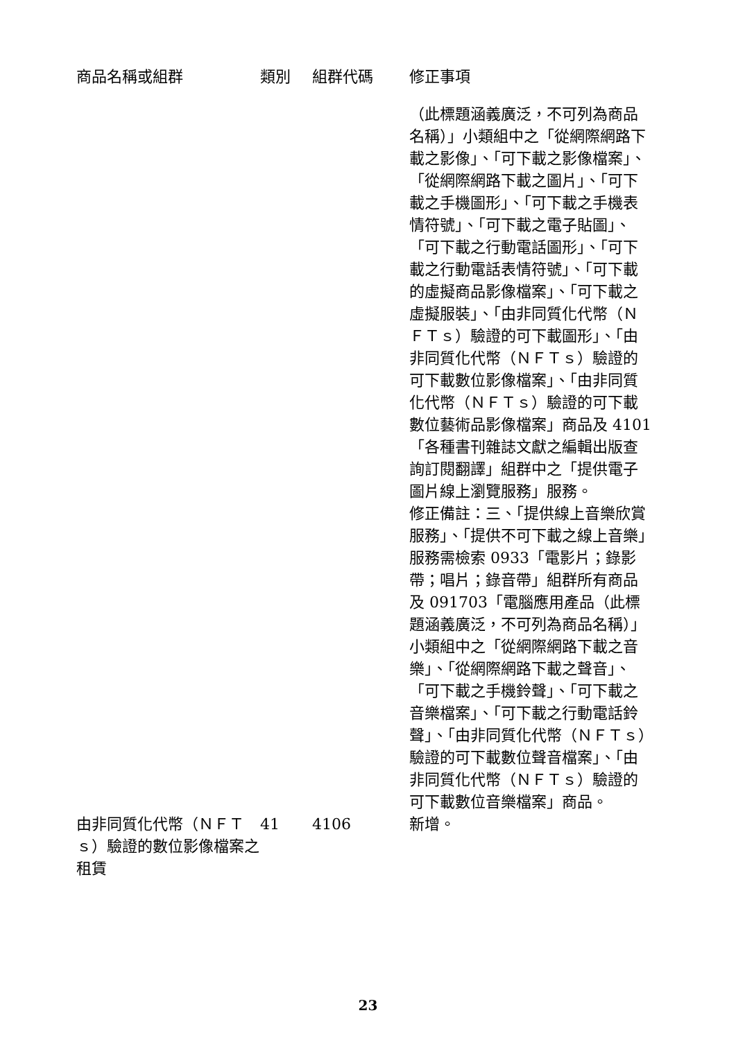| 商品名稱或組群 | 類別 | 組群代碼 | 修正事項 |
| --- | --- | --- | --- |
| | | | （此標題涵義廣泛，不可列為商品名稱）」小類組中之「從網際網路下載之影像」、「可下載之影像檔案」、「從網際網路下載之圖片」、「可下載之手機圖形」、「可下載之手機表情符號」、「可下載之電子貼圖」、「可下載之行動電話圖形」、「可下載之行動電話表情符號」、「可下載的虛擬商品影像檔案」、「可下載之虛擬服裝」、「由非同質化代幣（ＮＦＴｓ）驗證的可下載圖形」、「由非同質化代幣（ＮＦＴｓ）驗證的可下載數位影像檔案」、「由非同質化代幣（ＮＦＴｓ）驗證的可下載數位藝術品影像檔案」商品及 4101「各種書刊雜誌文獻之編輯出版查詢訂閱翻譯」組群中之「提供電子圖片線上瀏覽服務」服務。 修正備註：三、「提供線上音樂欣賞服務」、「提供不可下載之線上音樂」服務需檢索 0933「電影片；錄影帶；唱片；錄音帶」組群所有商品及 091703「電腦應用產品（此標題涵義廣泛，不可列為商品名稱）」小類組中之「從網際網路下載之音樂」、「從網際網路下載之聲音」、「可下載之手機鈴聲」、「可下載之音樂檔案」、「可下載之行動電話鈴聲」、「由非同質化代幣（ＮＦＴｓ）驗證的可下載數位聲音檔案」、「由非同質化代幣（ＮＦＴｓ）驗證的可下載數位音樂檔案」商品。 |
| 由非同質化代幣（ＮＦＴｓ）驗證的數位影像檔案之租賃 | 41 | 4106 | 新增。 |
23